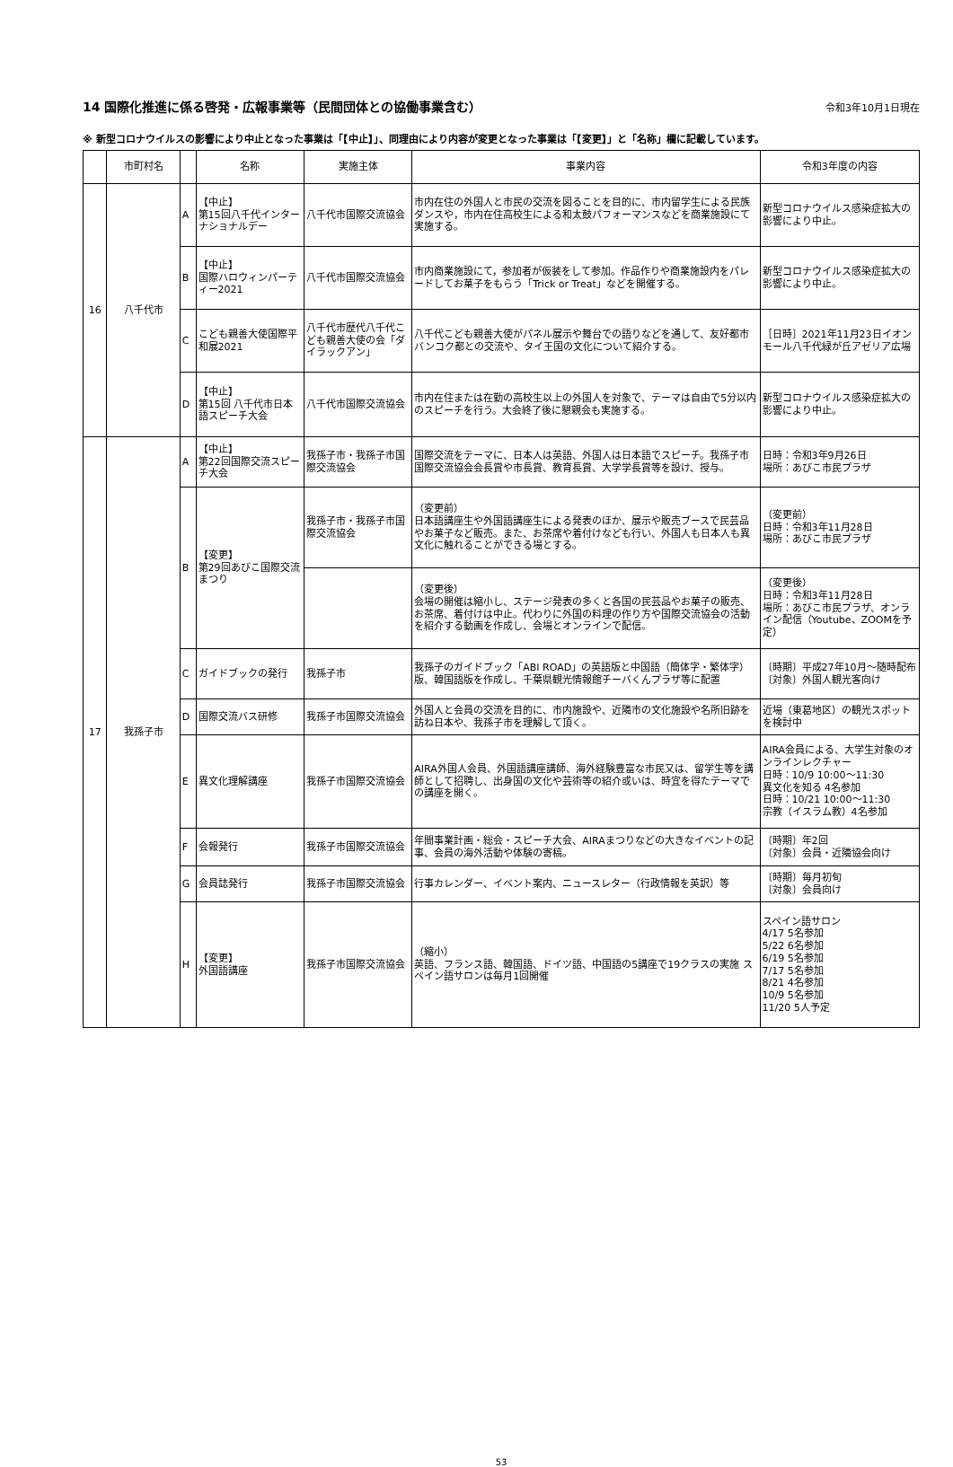14 国際化推進に係る啓発・広報事業等（民間団体との協働事業含む）
令和3年10月1日現在
※ 新型コロナウイルスの影響により中止となった事業は「【中止】」、同理由により内容が変更となった事業は「【変更】」と「名称」欄に記載しています。
| | 市町村名 | | 名称 | 実施主体 | 事業内容 | 令和3年度の内容 |
| --- | --- | --- | --- | --- | --- | --- |
| 16 | 八千代市 | A | 【中止】 第15回八千代インターナショナルデー | 八千代市国際交流協会 | 市内在住の外国人と市民の交流を図ることを目的に、市内留学生による民族ダンスや，市内在住高校生による和太鼓パフォーマンスなどを商業施設にて実施する。 | 新型コロナウイルス感染症拡大の影響により中止。 |
| | | B | 【中止】 国際ハロウィンパーティー2021 | 八千代市国際交流協会 | 市内商業施設にて，参加者が仮装をして参加。作品作りや商業施設内をパレードしてお菓子をもらう「Trick or Treat」などを開催する。 | 新型コロナウイルス感染症拡大の影響により中止。 |
| | | C | こども親善大使国際平和展2021 | 八千代市歴代八千代こども親善大使の会「ダイラックアン」 | 八千代こども親善大使がパネル展示や舞台での語りなどを通して、友好都市バンコク都との交流や、タイ王国の文化について紹介する。 | ［日時］2021年11月23日イオンモール八千代緑が丘アゼリア広場 |
| | | D | 【中止】 第15回 八千代市日本語スピーチ大会 | 八千代市国際交流協会 | 市内在住または在勤の高校生以上の外国人を対象で、テーマは自由で5分以内のスピーチを行う。大会終了後に懇親会も実施する。 | 新型コロナウイルス感染症拡大の影響により中止。 |
| 17 | 我孫子市 | A | 【中止】 第22回国際交流スピーチ大会 | 我孫子市・我孫子市国際交流協会 | 国際交流をテーマに、日本人は英語、外国人は日本語でスピーチ。我孫子市国際交流協会会長賞や市長賞、教育長賞、大学学長賞等を設け、授与。 | 日時：令和3年9月26日 場所：あびこ市民プラザ |
| | | B | 【変更】 第29回あびこ国際交流まつり | 我孫子市・我孫子市国際交流協会 | （変更前） 日本語講座生や外国語講座生による発表のほか、展示や販売ブースで民芸品やお菓子など販売。また、お茶席や着付けなども行い、外国人も日本人も異文化に触れることができる場とする。 | （変更前） 日時：令和3年11月28日 場所：あびこ市民プラザ |
| | | | | | （変更後） 会場の開催は縮小し、ステージ発表の多くと各国の民芸品やお菓子の販売、お茶席、着付けは中止。代わりに外国の料理の作り方や国際交流協会の活動を紹介する動画を作成し、会場とオンラインで配信。 | （変更後） 日時：令和3年11月28日 場所：あびこ市民プラザ、オンライン配信（Youtube、ZOOMを予定） |
| | | C | ガイドブックの発行 | 我孫子市 | 我孫子のガイドブック「ABI ROAD」の英語版と中国語（簡体字・繁体字）版、韓国語版を作成し、千葉県観光情報館チーバくんプラザ等に配置 | 〔時期〕平成27年10月～随時配布 〔対象〕外国人観光客向け |
| | | D | 国際交流バス研修 | 我孫子市国際交流協会 | 外国人と会員の交流を目的に、市内施設や、近隣市の文化施設や名所旧跡を訪ね日本や、我孫子市を理解して頂く。 | 近場（東葛地区）の観光スポットを検討中 |
| | | E | 異文化理解講座 | 我孫子市国際交流協会 | AIRA外国人会員、外国語講座講師、海外経験豊富な市民又は、留学生等を講師として招聘し、出身国の文化や芸術等の紹介或いは、時宜を得たテーマでの講座を開く。 | AIRA会員による、大学生対象のオンラインレクチャー 日時：10/9 10:00～11:30 異文化を知る 4名参加 日時：10/21 10:00～11:30 宗教（イスラム教）4名参加 |
| | | F | 会報発行 | 我孫子市国際交流協会 | 年間事業計画・総会・スピーチ大会、AIRAまつりなどの大きなイベントの記事、会員の海外活動や体験の寄稿。 | 〔時期〕年2回 〔対象〕会員・近隣協会向け |
| | | G | 会員誌発行 | 我孫子市国際交流協会 | 行事カレンダー、イベント案内、ニュースレター（行政情報を英訳）等 | 〔時期〕毎月初旬 〔対象〕会員向け |
| | | H | 【変更】 外国語講座 | 我孫子市国際交流協会 | （縮小） 英語、フランス語、韓国語、ドイツ語、中国語の5講座で19クラスの実施 スペイン語サロンは毎月1回開催 | スペイン語サロン 4/17 5名参加 5/22 6名参加 6/19 5名参加 7/17 5名参加 8/21 4名参加 10/9 5名参加 11/20 5人予定 |
53